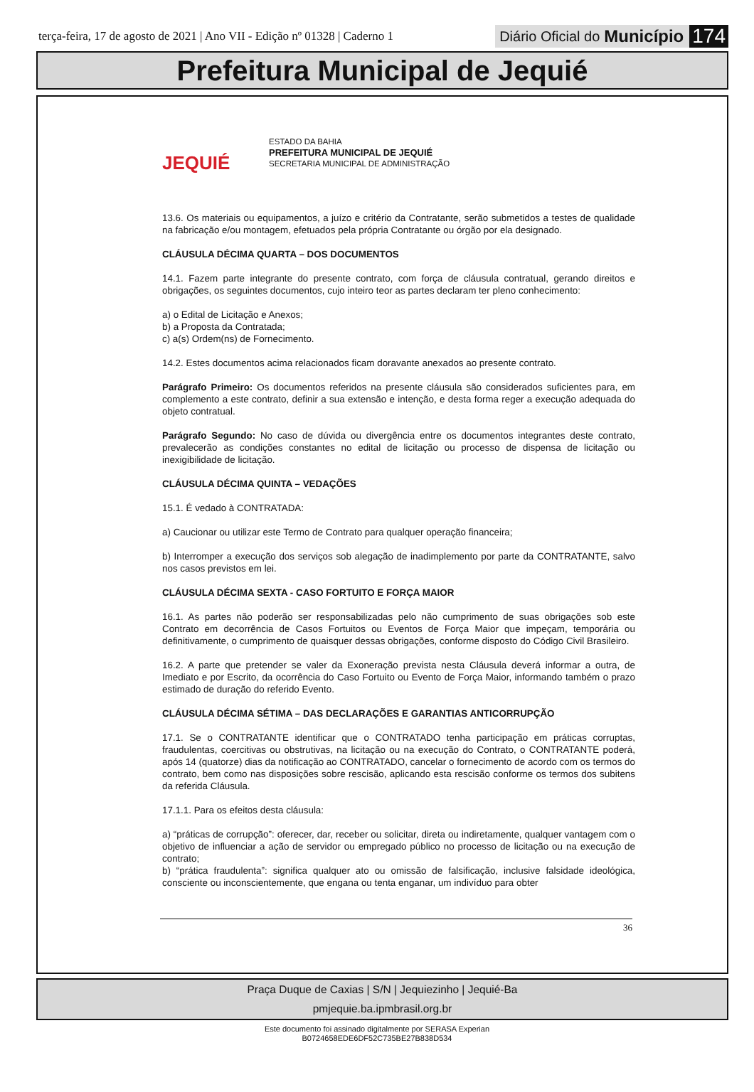terça-feira, 17 de agosto de 2021 | Ano VII - Edição nº 01328 | Caderno 1 Diário Oficial do Município 174
Prefeitura Municipal de Jequié
JEQUIÉ
ESTADO DA BAHIA
PREFEITURA MUNICIPAL DE JEQUIÉ
SECRETARIA MUNICIPAL DE ADMINISTRAÇÃO
13.6. Os materiais ou equipamentos, a juízo e critério da Contratante, serão submetidos a testes de qualidade na fabricação e/ou montagem, efetuados pela própria Contratante ou órgão por ela designado.
CLÁUSULA DÉCIMA QUARTA – DOS DOCUMENTOS
14.1. Fazem parte integrante do presente contrato, com força de cláusula contratual, gerando direitos e obrigações, os seguintes documentos, cujo inteiro teor as partes declaram ter pleno conhecimento:
a) o Edital de Licitação e Anexos;
b) a Proposta da Contratada;
c) a(s) Ordem(ns) de Fornecimento.
14.2. Estes documentos acima relacionados ficam doravante anexados ao presente contrato.
Parágrafo Primeiro: Os documentos referidos na presente cláusula são considerados suficientes para, em complemento a este contrato, definir a sua extensão e intenção, e desta forma reger a execução adequada do objeto contratual.
Parágrafo Segundo: No caso de dúvida ou divergência entre os documentos integrantes deste contrato, prevalecerão as condições constantes no edital de licitação ou processo de dispensa de licitação ou inexigibilidade de licitação.
CLÁUSULA DÉCIMA QUINTA – VEDAÇÕES
15.1. É vedado à CONTRATADA:
a) Caucionar ou utilizar este Termo de Contrato para qualquer operação financeira;
b) Interromper a execução dos serviços sob alegação de inadimplemento por parte da CONTRATANTE, salvo nos casos previstos em lei.
CLÁUSULA DÉCIMA SEXTA - CASO FORTUITO E FORÇA MAIOR
16.1. As partes não poderão ser responsabilizadas pelo não cumprimento de suas obrigações sob este Contrato em decorrência de Casos Fortuitos ou Eventos de Força Maior que impeçam, temporária ou definitivamente, o cumprimento de quaisquer dessas obrigações, conforme disposto do Código Civil Brasileiro.
16.2. A parte que pretender se valer da Exoneração prevista nesta Cláusula deverá informar a outra, de Imediato e por Escrito, da ocorrência do Caso Fortuito ou Evento de Força Maior, informando também o prazo estimado de duração do referido Evento.
CLÁUSULA DÉCIMA SÉTIMA – DAS DECLARAÇÕES E GARANTIAS ANTICORRUPÇÃO
17.1. Se o CONTRATANTE identificar que o CONTRATADO tenha participação em práticas corruptas, fraudulentas, coercitivas ou obstrutivas, na licitação ou na execução do Contrato, o CONTRATANTE poderá, após 14 (quatorze) dias da notificação ao CONTRATADO, cancelar o fornecimento de acordo com os termos do contrato, bem como nas disposições sobre rescisão, aplicando esta rescisão conforme os termos dos subitens da referida Cláusula.
17.1.1. Para os efeitos desta cláusula:
a) “práticas de corrupção”: oferecer, dar, receber ou solicitar, direta ou indiretamente, qualquer vantagem com o objetivo de influenciar a ação de servidor ou empregado público no processo de licitação ou na execução de contrato;
b) “prática fraudulenta”: significa qualquer ato ou omissão de falsificação, inclusive falsidade ideológica, consciente ou inconscientemente, que engana ou tenta enganar, um indivíduo para obter
36
Praça Duque de Caxias | S/N | Jequiezinho | Jequié-Ba
pmjequie.ba.ipmbrasil.org.br
Este documento foi assinado digitalmente por SERASA Experian
B0724658EDE6DF52C735BE27B838D534